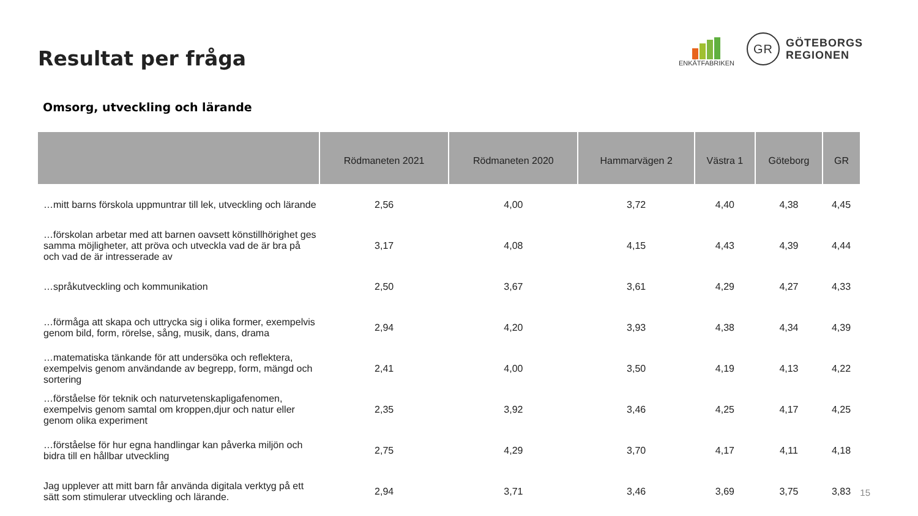Resultat per fråga
ENKÄTFABRIKEN
GR
GÖTEBORGS
REGIONEN
Omsorg, utveckling och lärande
| | Rödmaneten 2021 | Rödmaneten 2020 | Hammarvägen 2 | Västra 1 | Göteborg | GR |
| --- | --- | --- | --- | --- | --- | --- |
| …mitt barns förskola uppmuntrar till lek, utveckling och lärande | 2,56 | 4,00 | 3,72 | 4,40 | 4,38 | 4,45 |
| …förskolan arbetar med att barnen oavsett könstillhörighet ges samma möjligheter, att pröva och utveckla vad de är bra på och vad de är intresserade av | 3,17 | 4,08 | 4,15 | 4,43 | 4,39 | 4,44 |
| …språkutveckling och kommunikation | 2,50 | 3,67 | 3,61 | 4,29 | 4,27 | 4,33 |
| …förmåga att skapa och uttrycka sig i olika former, exempelvis genom bild, form, rörelse, sång, musik, dans, drama | 2,94 | 4,20 | 3,93 | 4,38 | 4,34 | 4,39 |
| …matematiska tänkande för att undersöka och reflektera, exempelvis genom användande av begrepp, form, mängd och sortering | 2,41 | 4,00 | 3,50 | 4,19 | 4,13 | 4,22 |
| …förståelse för teknik och naturvetenskapligafenomen, exempelvis genom samtal om kroppen,djur och natur eller genom olika experiment | 2,35 | 3,92 | 3,46 | 4,25 | 4,17 | 4,25 |
| …förståelse för hur egna handlingar kan påverka miljön och bidra till en hållbar utveckling | 2,75 | 4,29 | 3,70 | 4,17 | 4,11 | 4,18 |
| Jag upplever att mitt barn får använda digitala verktyg på ett sätt som stimulerar utveckling och lärande. | 2,94 | 3,71 | 3,46 | 3,69 | 3,75 | 3,83 |
15